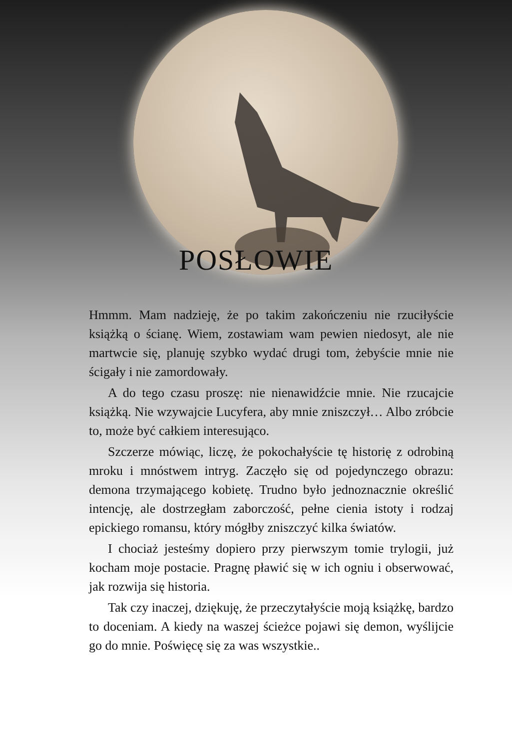POSŁOWIE
Hmmm. Mam nadzieję, że po takim zakończeniu nie rzuciłyście książką o ścianę. Wiem, zostawiam wam pewien niedosyt, ale nie martwcie się, planuję szybko wydać drugi tom, żebyście mnie nie ścigały i nie zamordowały.
A do tego czasu proszę: nie nienawidźcie mnie. Nie rzucajcie książką. Nie wzywajcie Lucyfera, aby mnie zniszczył… Albo zróbcie to, może być całkiem interesująco.
Szczerze mówiąc, liczę, że pokochałyście tę historię z odrobiną mroku i mnóstwem intryg. Zaczęło się od pojedynczego obrazu: demona trzymającego kobietę. Trudno było jednoznacznie określić intencję, ale dostrzegłam zaborczość, pełne cienia istoty i rodzaj epickiego romansu, który mógłby zniszczyć kilka światów.
I chociaż jesteśmy dopiero przy pierwszym tomie trylogii, już kocham moje postacie. Pragnę pławić się w ich ogniu i obserwować, jak rozwija się historia.
Tak czy inaczej, dziękuję, że przeczytałyście moją książkę, bardzo to doceniam. A kiedy na waszej ścieżce pojawi się demon, wyślijcie go do mnie. Poświęcę się za was wszystkie..